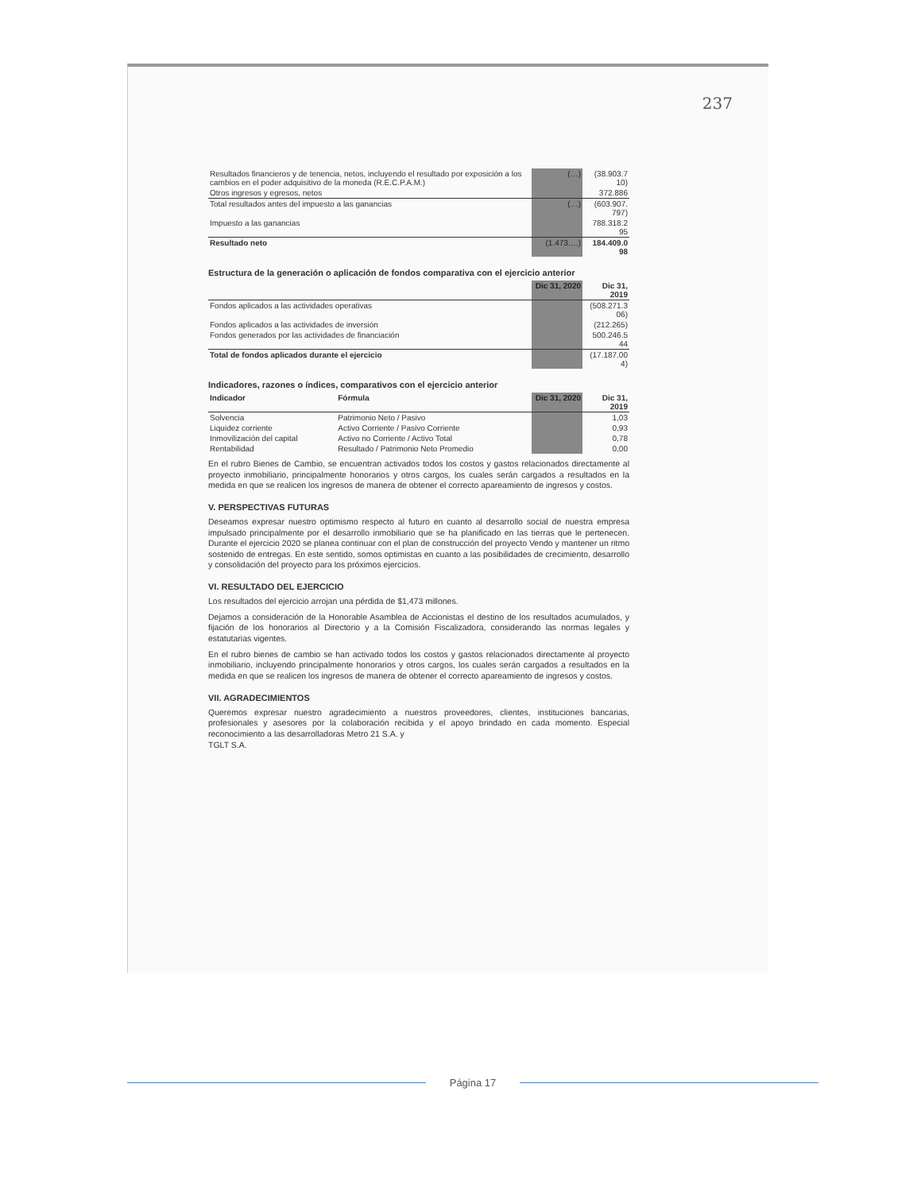237
| Resultados financieros y de tenencia, netos, incluyendo el resultado por exposición a los cambios en el poder adquisitivo de la moneda (R.E.C.P.A.M.) | (…) | (38.903.7 10) |
| Otros ingresos y egresos, netos | | 372.886 |
| Total resultados antes del impuesto a las ganancias | (…) | (603.907. 797) |
| Impuesto a las ganancias | | 788.318.2 95 |
| Resultado neto | (1.473.…) | 184.409.0 98 |
Estructura de la generación o aplicación de fondos comparativa con el ejercicio anterior
| | Dic 31, 2020 | Dic 31, 2019 |
| --- | --- | --- |
| Fondos aplicados a las actividades operativas | | (508.271.3 06) |
| Fondos aplicados a las actividades de inversión | | (212.265) |
| Fondos generados por las actividades de financiación | | 500.246.5 44 |
| Total de fondos aplicados durante el ejercicio | | (17.187.00 4) |
Indicadores, razones o índices, comparativos con el ejercicio anterior
| Indicador | Fórmula | Dic 31, 2020 | Dic 31, 2019 |
| --- | --- | --- | --- |
| Solvencia | Patrimonio Neto / Pasivo | | 1,03 |
| Liquidez corriente | Activo Corriente / Pasivo Corriente | | 0,93 |
| Inmovilización del capital | Activo no Corriente / Activo Total | | 0,78 |
| Rentabilidad | Resultado / Patrimonio Neto Promedio | | 0,00 |
En el rubro Bienes de Cambio, se encuentran activados todos los costos y gastos relacionados directamente al proyecto inmobiliario, principalmente honorarios y otros cargos, los cuales serán cargados a resultados en la medida en que se realicen los ingresos de manera de obtener el correcto apareamiento de ingresos y costos.
V. PERSPECTIVAS FUTURAS
Deseamos expresar nuestro optimismo respecto al futuro en cuanto al desarrollo social de nuestra empresa impulsado principalmente por el desarrollo inmobiliario que se ha planificado en las tierras que le pertenecen. Durante el ejercicio 2020 se planea continuar con el plan de construcción del proyecto Vendo y mantener un ritmo sostenido de entregas. En este sentido, somos optimistas en cuanto a las posibilidades de crecimiento, desarrollo y consolidación del proyecto para los próximos ejercicios.
VI. RESULTADO DEL EJERCICIO
Los resultados del ejercicio arrojan una pérdida de $1,473 millones.
Dejamos a consideración de la Honorable Asamblea de Accionistas el destino de los resultados acumulados, y fijación de los honorarios al Directorio y a la Comisión Fiscalizadora, considerando las normas legales y estatutarias vigentes.
En el rubro bienes de cambio se han activado todos los costos y gastos relacionados directamente al proyecto inmobiliario, incluyendo principalmente honorarios y otros cargos, los cuales serán cargados a resultados en la medida en que se realicen los ingresos de manera de obtener el correcto apareamiento de ingresos y costos.
VII. AGRADECIMIENTOS
Queremos expresar nuestro agradecimiento a nuestros proveedores, clientes, instituciones bancarias, profesionales y asesores por la colaboración recibida y el apoyo brindado en cada momento. Especial reconocimiento a las desarrolladoras Metro 21 S.A. y
TGLT S.A.
Página 17